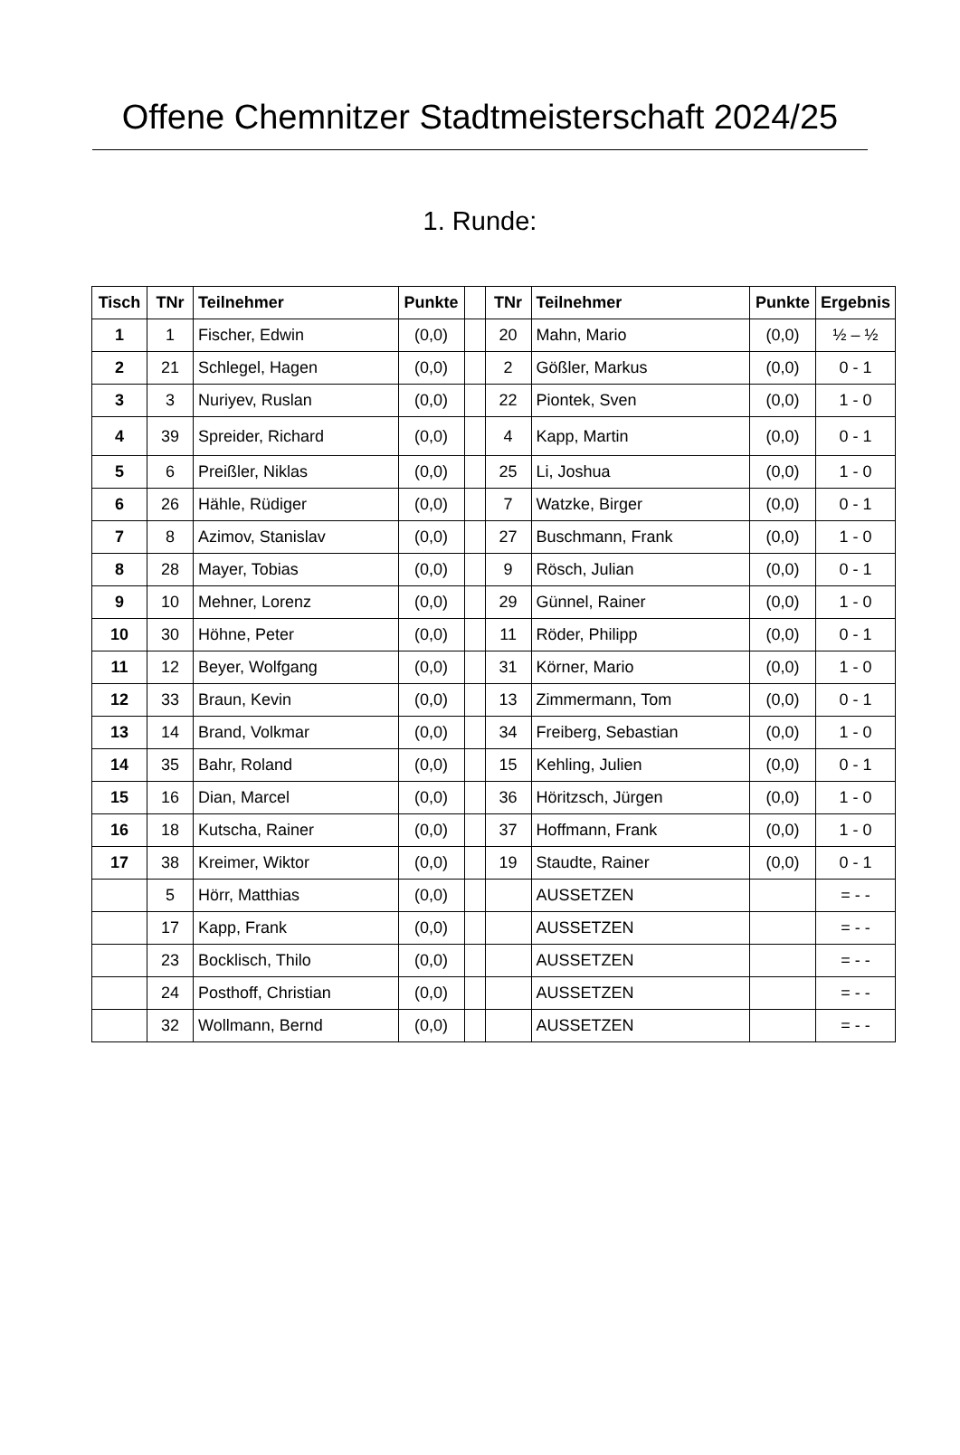Offene Chemnitzer Stadtmeisterschaft 2024/25
1. Runde:
| Tisch | TNr | Teilnehmer | Punkte | | TNr | Teilnehmer | Punkte | Ergebnis |
| --- | --- | --- | --- | --- | --- | --- | --- | --- |
| 1 | 1 | Fischer, Edwin | (0,0) | | 20 | Mahn, Mario | (0,0) | ½ – ½ |
| 2 | 21 | Schlegel, Hagen | (0,0) | | 2 | Gößler, Markus | (0,0) | 0 - 1 |
| 3 | 3 | Nuriyev, Ruslan | (0,0) | | 22 | Piontek, Sven | (0,0) | 1 - 0 |
| 4 | 39 | Spreider, Richard | (0,0) | | 4 | Kapp, Martin | (0,0) | 0 - 1 |
| 5 | 6 | Preißler, Niklas | (0,0) | | 25 | Li, Joshua | (0,0) | 1 - 0 |
| 6 | 26 | Hähle, Rüdiger | (0,0) | | 7 | Watzke, Birger | (0,0) | 0 - 1 |
| 7 | 8 | Azimov, Stanislav | (0,0) | | 27 | Buschmann, Frank | (0,0) | 1 - 0 |
| 8 | 28 | Mayer, Tobias | (0,0) | | 9 | Rösch, Julian | (0,0) | 0 - 1 |
| 9 | 10 | Mehner, Lorenz | (0,0) | | 29 | Günnel, Rainer | (0,0) | 1 - 0 |
| 10 | 30 | Höhne, Peter | (0,0) | | 11 | Röder, Philipp | (0,0) | 0 - 1 |
| 11 | 12 | Beyer, Wolfgang | (0,0) | | 31 | Körner, Mario | (0,0) | 1 - 0 |
| 12 | 33 | Braun, Kevin | (0,0) | | 13 | Zimmermann, Tom | (0,0) | 0 - 1 |
| 13 | 14 | Brand, Volkmar | (0,0) | | 34 | Freiberg, Sebastian | (0,0) | 1 - 0 |
| 14 | 35 | Bahr, Roland | (0,0) | | 15 | Kehling, Julien | (0,0) | 0 - 1 |
| 15 | 16 | Dian, Marcel | (0,0) | | 36 | Höritzsch, Jürgen | (0,0) | 1 - 0 |
| 16 | 18 | Kutscha, Rainer | (0,0) | | 37 | Hoffmann, Frank | (0,0) | 1 - 0 |
| 17 | 38 | Kreimer, Wiktor | (0,0) | | 19 | Staudte, Rainer | (0,0) | 0 - 1 |
| | 5 | Hörr, Matthias | (0,0) | | | AUSSETZEN | | = - - |
| | 17 | Kapp, Frank | (0,0) | | | AUSSETZEN | | = - - |
| | 23 | Bocklisch, Thilo | (0,0) | | | AUSSETZEN | | = - - |
| | 24 | Posthoff, Christian | (0,0) | | | AUSSETZEN | | = - - |
| | 32 | Wollmann, Bernd | (0,0) | | | AUSSETZEN | | = - - |